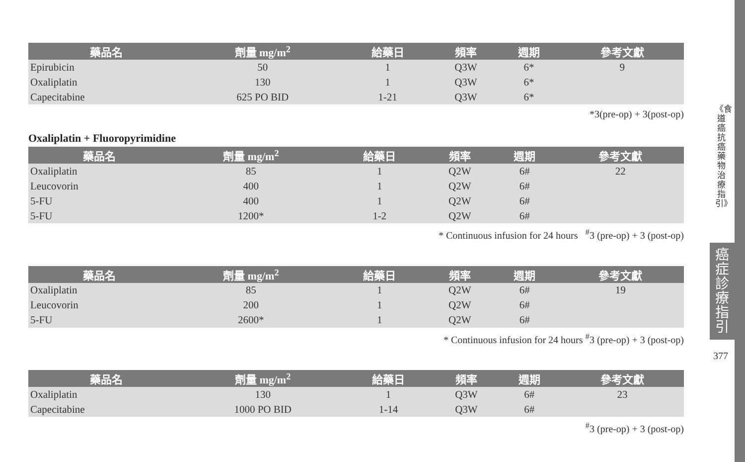| 藥品名 | 劑量 mg/m<sup>2</sup> | 給藥日 | 頻率 | 週期 | 參考文獻 |
| --- | --- | --- | --- | --- | --- |
| Epirubicin | 50 | 1 | Q3W | 6* | 9 |
| Oxaliplatin | 130 | 1 | Q3W | 6* | |
| Capecitabine | 625 PO BID | 1-21 | Q3W | 6* | |
*3(pre-op) + 3(post-op)
Oxaliplatin + Fluoropyrimidine
| 藥品名 | 劑量 mg/m<sup>2</sup> | 給藥日 | 頻率 | 週期 | 參考文獻 |
| --- | --- | --- | --- | --- | --- |
| Oxaliplatin | 85 | 1 | Q2W | 6# | 22 |
| Leucovorin | 400 | 1 | Q2W | 6# | |
| 5-FU | 400 | 1 | Q2W | 6# | |
| 5-FU | 1200* | 1-2 | Q2W | 6# | |
* Continuous infusion for 24 hours <sup>#</sup>3 (pre-op) + 3 (post-op)
| 藥品名 | 劑量 mg/m<sup>2</sup> | 給藥日 | 頻率 | 週期 | 參考文獻 |
| --- | --- | --- | --- | --- | --- |
| Oxaliplatin | 85 | 1 | Q2W | 6# | 19 |
| Leucovorin | 200 | 1 | Q2W | 6# | |
| 5-FU | 2600* | 1 | Q2W | 6# | |
* Continuous infusion for 24 hours <sup>#</sup>3 (pre-op) + 3 (post-op)
| 藥品名 | 劑量 mg/m<sup>2</sup> | 給藥日 | 頻率 | 週期 | 參考文獻 |
| --- | --- | --- | --- | --- | --- |
| Oxaliplatin | 130 | 1 | Q3W | 6# | 23 |
| Capecitabine | 1000 PO BID | 1-14 | Q3W | 6# | |
<sup>#</sup> 3 (pre-op) + 3 (post-op)
《食道癌抗癌藥物治療指引》
癌症診療指引
377